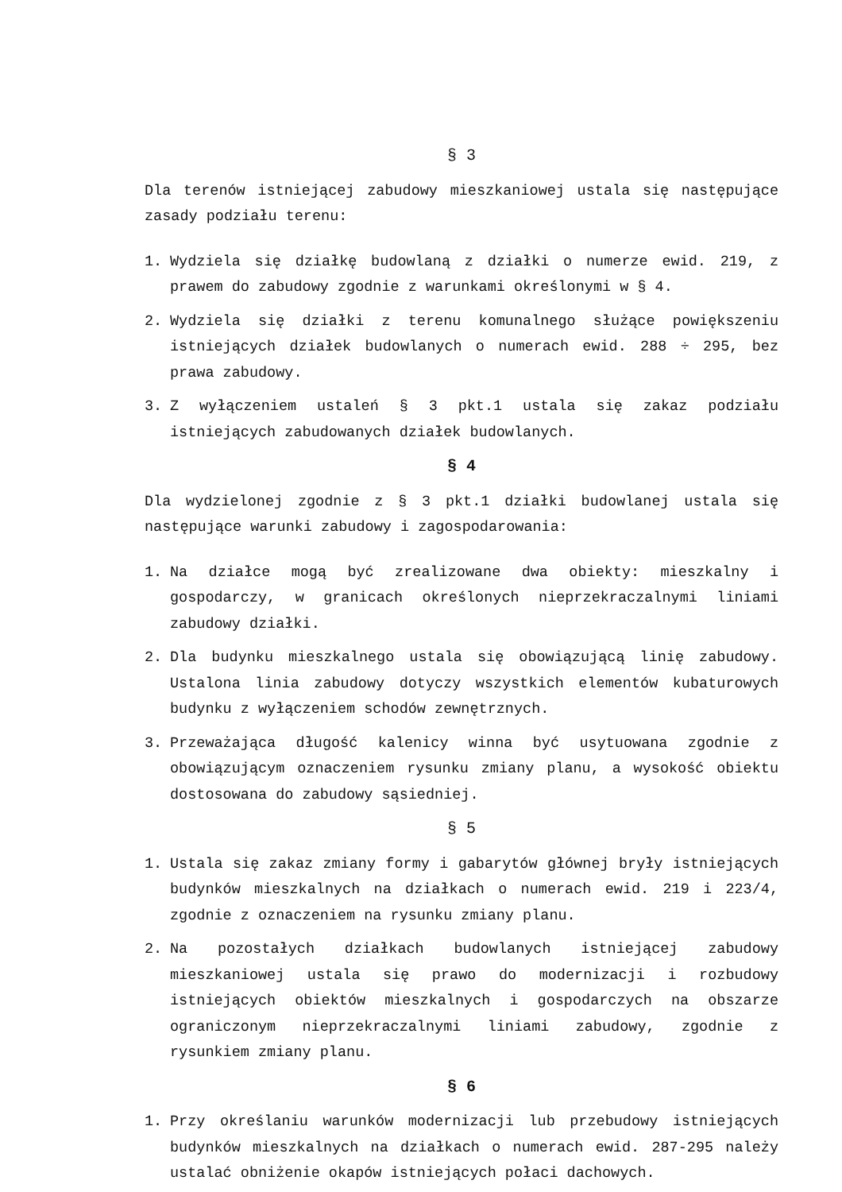§ 3
Dla terenów istniejącej zabudowy mieszkaniowej ustala się następujące zasady podziału terenu:
1. Wydziela się działkę budowlaną z działki o numerze ewid. 219, z prawem do zabudowy zgodnie z warunkami określonymi w § 4.
2. Wydziela się działki z terenu komunalnego służące powiększeniu istniejących działek budowlanych o numerach ewid. 288 ÷ 295, bez prawa zabudowy.
3. Z wyłączeniem ustaleń § 3 pkt.1 ustala się zakaz podziału istniejących zabudowanych działek budowlanych.
§ 4
Dla wydzielonej zgodnie z § 3 pkt.1 działki budowlanej ustala się następujące warunki zabudowy i zagospodarowania:
1. Na działce mogą być zrealizowane dwa obiekty: mieszkalny i gospodarczy, w granicach określonych nieprzekraczalnymi liniami zabudowy działki.
2. Dla budynku mieszkalnego ustala się obowiązującą linię zabudowy. Ustalona linia zabudowy dotyczy wszystkich elementów kubaturowych budynku z wyłączeniem schodów zewnętrznych.
3. Przeważająca długość kalenicy winna być usytuowana zgodnie z obowiązującym oznaczeniem rysunku zmiany planu, a wysokość obiektu dostosowana do zabudowy sąsiedniej.
§ 5
1. Ustala się zakaz zmiany formy i gabarytów głównej bryły istniejących budynków mieszkalnych na działkach o numerach ewid. 219 i 223/4, zgodnie z oznaczeniem na rysunku zmiany planu.
2. Na pozostałych działkach budowlanych istniejącej zabudowy mieszkaniowej ustala się prawo do modernizacji i rozbudowy istniejących obiektów mieszkalnych i gospodarczych na obszarze ograniczonym nieprzekraczalnymi liniami zabudowy, zgodnie z rysunkiem zmiany planu.
§ 6
1. Przy określaniu warunków modernizacji lub przebudowy istniejących budynków mieszkalnych na działkach o numerach ewid. 287-295 należy ustalać obniżenie okapów istniejących połaci dachowych.